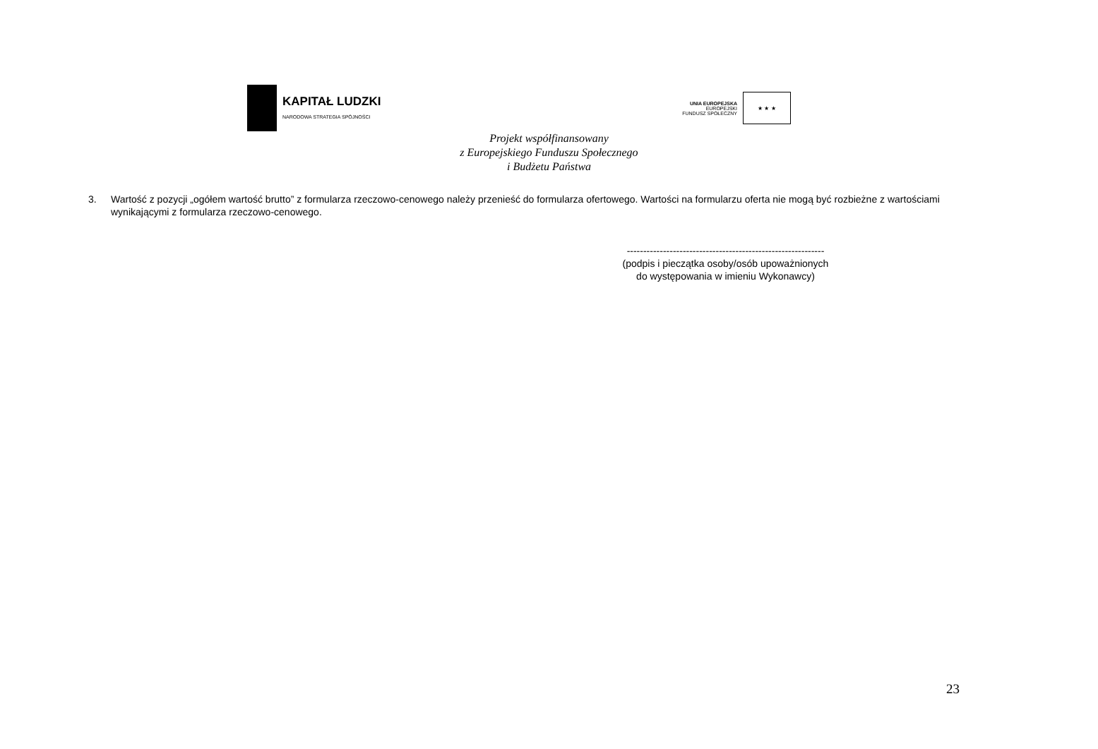KAPITAŁ LUDZKI
NARODOWA STRATEGIA SPÓJNOŚCI
UNIA EUROPEJSKA
EUROPEJSKI
FUNDUSZ SPOŁECZNY
★ ★ ★
Projekt współfinansowany
z Europejskiego Funduszu Społecznego
i Budżetu Państwa
3. Wartość z pozycji „ogółem wartość brutto” z formularza rzeczowo-cenowego należy przenieść do formularza ofertowego. Wartości na formularzu oferta nie mogą być rozbieżne z wartościami wynikającymi z formularza rzeczowo-cenowego.
------------------------------------------------------------
(podpis i pieczątka osoby/osób upoważnionych
do występowania w imieniu Wykonawcy)
23